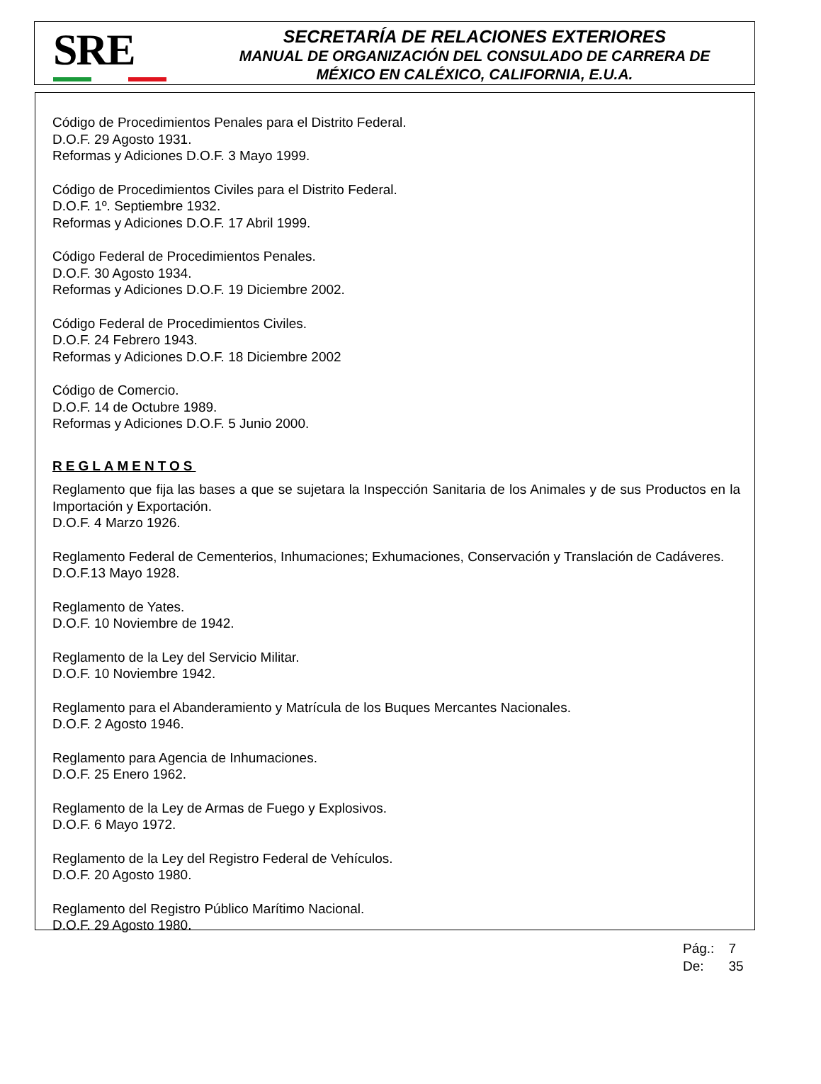SRE
SECRETARÍA DE RELACIONES EXTERIORES
MANUAL DE ORGANIZACIÓN DEL CONSULADO DE CARRERA DE
MÉXICO EN CALÉXICO, CALIFORNIA, E.U.A.
Código de Procedimientos Penales para el Distrito Federal.
D.O.F. 29 Agosto 1931.
Reformas y Adiciones D.O.F. 3 Mayo 1999.
Código de Procedimientos Civiles para el Distrito Federal.
D.O.F. 1º. Septiembre 1932.
Reformas y Adiciones D.O.F. 17 Abril 1999.
Código Federal de Procedimientos Penales.
D.O.F. 30 Agosto 1934.
Reformas y Adiciones D.O.F. 19 Diciembre 2002.
Código Federal de Procedimientos Civiles.
D.O.F. 24 Febrero 1943.
Reformas y Adiciones D.O.F. 18 Diciembre 2002
Código de Comercio.
D.O.F. 14 de Octubre 1989.
Reformas y Adiciones D.O.F. 5 Junio 2000.
REGLAMENTOS
Reglamento que fija las bases a que se sujetara la Inspección Sanitaria de los Animales y de sus Productos en la Importación y Exportación.
D.O.F. 4 Marzo 1926.
Reglamento Federal de Cementerios, Inhumaciones; Exhumaciones, Conservación y Translación de Cadáveres.
D.O.F.13 Mayo 1928.
Reglamento de Yates.
D.O.F. 10 Noviembre de 1942.
Reglamento de la Ley del Servicio Militar.
D.O.F. 10 Noviembre 1942.
Reglamento para el Abanderamiento y Matrícula de los Buques Mercantes Nacionales.
D.O.F. 2 Agosto 1946.
Reglamento para Agencia de Inhumaciones.
D.O.F. 25 Enero 1962.
Reglamento de la Ley de Armas de Fuego y Explosivos.
D.O.F. 6 Mayo 1972.
Reglamento de la Ley del Registro Federal de Vehículos.
D.O.F. 20 Agosto 1980.
Reglamento del Registro Público Marítimo Nacional.
D.O.F. 29 Agosto 1980.
| Pág.: | 7 |
| De: | 35 |